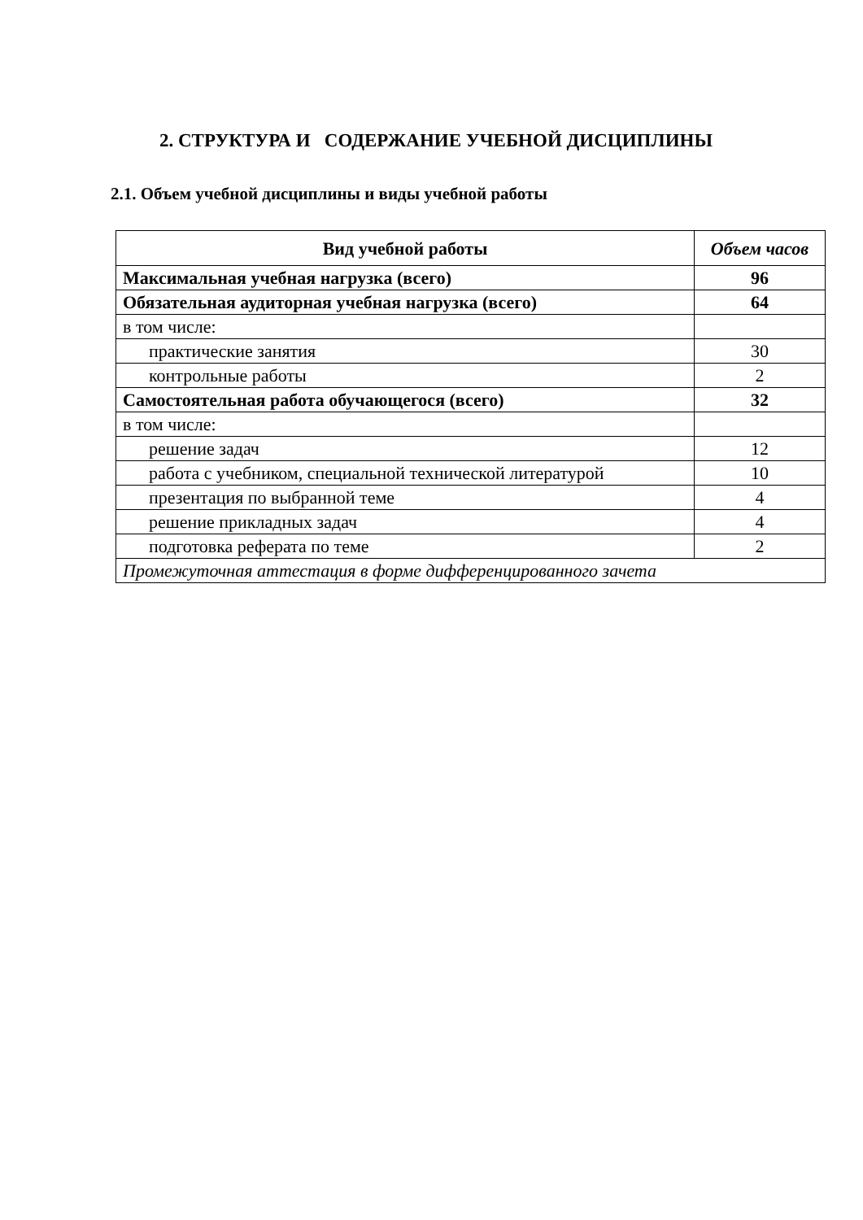2. СТРУКТУРА И СОДЕРЖАНИЕ УЧЕБНОЙ ДИСЦИПЛИНЫ
2.1. Объем учебной дисциплины и виды учебной работы
| Вид учебной работы | Объем часов |
| --- | --- |
| Максимальная учебная нагрузка (всего) | 96 |
| Обязательная аудиторная учебная нагрузка (всего) | 64 |
| в том числе: | |
| практические занятия | 30 |
| контрольные работы | 2 |
| Самостоятельная работа обучающегося (всего) | 32 |
| в том числе: | |
| решение задач | 12 |
| работа с учебником, специальной технической литературой | 10 |
| презентация по выбранной теме | 4 |
| решение прикладных задач | 4 |
| подготовка реферата по теме | 2 |
| Промежуточная аттестация в форме дифференцированного зачета | |